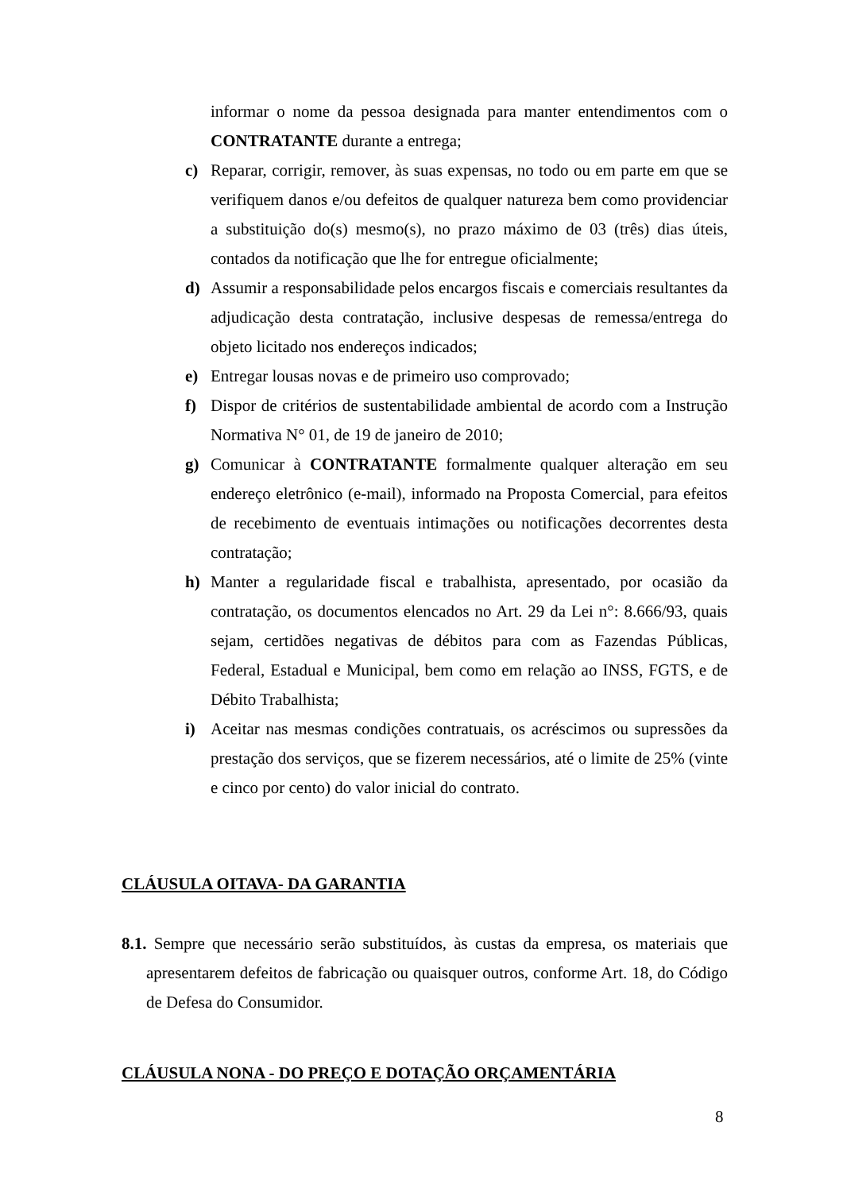informar o nome da pessoa designada para manter entendimentos com o CONTRATANTE durante a entrega;
c) Reparar, corrigir, remover, às suas expensas, no todo ou em parte em que se verifiquem danos e/ou defeitos de qualquer natureza bem como providenciar a substituição do(s) mesmo(s), no prazo máximo de 03 (três) dias úteis, contados da notificação que lhe for entregue oficialmente;
d) Assumir a responsabilidade pelos encargos fiscais e comerciais resultantes da adjudicação desta contratação, inclusive despesas de remessa/entrega do objeto licitado nos endereços indicados;
e) Entregar lousas novas e de primeiro uso comprovado;
f) Dispor de critérios de sustentabilidade ambiental de acordo com a Instrução Normativa N° 01, de 19 de janeiro de 2010;
g) Comunicar à CONTRATANTE formalmente qualquer alteração em seu endereço eletrônico (e-mail), informado na Proposta Comercial, para efeitos de recebimento de eventuais intimações ou notificações decorrentes desta contratação;
h) Manter a regularidade fiscal e trabalhista, apresentado, por ocasião da contratação, os documentos elencados no Art. 29 da Lei n°: 8.666/93, quais sejam, certidões negativas de débitos para com as Fazendas Públicas, Federal, Estadual e Municipal, bem como em relação ao INSS, FGTS, e de Débito Trabalhista;
i) Aceitar nas mesmas condições contratuais, os acréscimos ou supressões da prestação dos serviços, que se fizerem necessários, até o limite de 25% (vinte e cinco por cento) do valor inicial do contrato.
CLÁUSULA OITAVA- DA GARANTIA
8.1. Sempre que necessário serão substituídos, às custas da empresa, os materiais que apresentarem defeitos de fabricação ou quaisquer outros, conforme Art. 18, do Código de Defesa do Consumidor.
CLÁUSULA NONA - DO PREÇO E DOTAÇÃO ORÇAMENTÁRIA
8